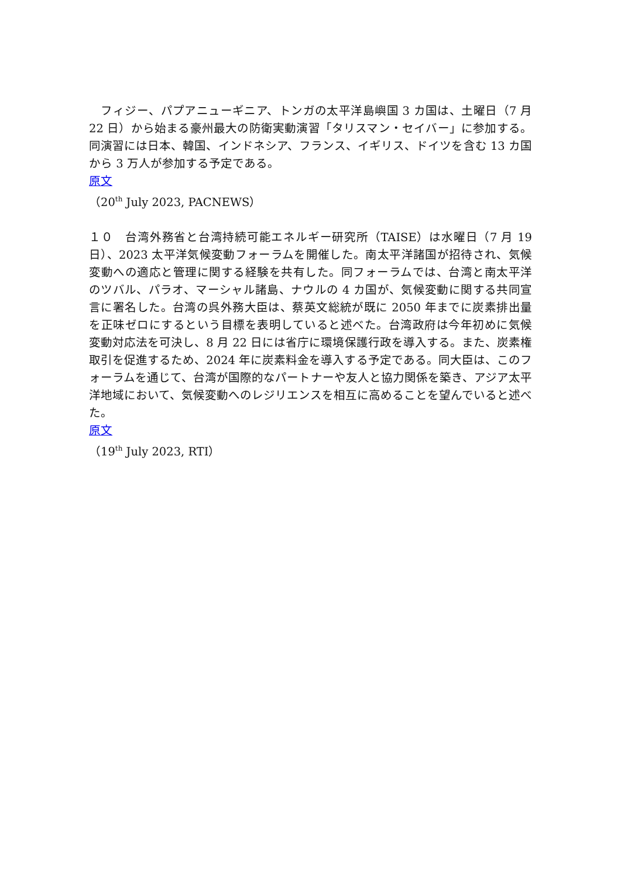フィジー、パプアニューギニア、トンガの太平洋島嶼国 3 カ国は、土曜日（7 月 22 日）から始まる豪州最大の防衛実動演習「タリスマン・セイバー」に参加する。同演習には日本、韓国、インドネシア、フランス、イギリス、ドイツを含む 13 カ国から 3 万人が参加する予定である。
原文
（20<sup>th</sup> July 2023, PACNEWS）
１０　台湾外務省と台湾持続可能エネルギー研究所（TAISE）は水曜日（7 月 19 日）、2023 太平洋気候変動フォーラムを開催した。南太平洋諸国が招待され、気候変動への適応と管理に関する経験を共有した。同フォーラムでは、台湾と南太平洋のツバル、パラオ、マーシャル諸島、ナウルの 4 カ国が、気候変動に関する共同宣言に署名した。台湾の呉外務大臣は、蔡英文総統が既に 2050 年までに炭素排出量を正味ゼロにするという目標を表明していると述べた。台湾政府は今年初めに気候変動対応法を可決し、8 月 22 日には省庁に環境保護行政を導入する。また、炭素権取引を促進するため、2024 年に炭素料金を導入する予定である。同大臣は、このフォーラムを通じて、台湾が国際的なパートナーや友人と協力関係を築き、アジア太平洋地域において、気候変動へのレジリエンスを相互に高めることを望んでいると述べた。
原文
（19<sup>th</sup> July 2023, RTI）